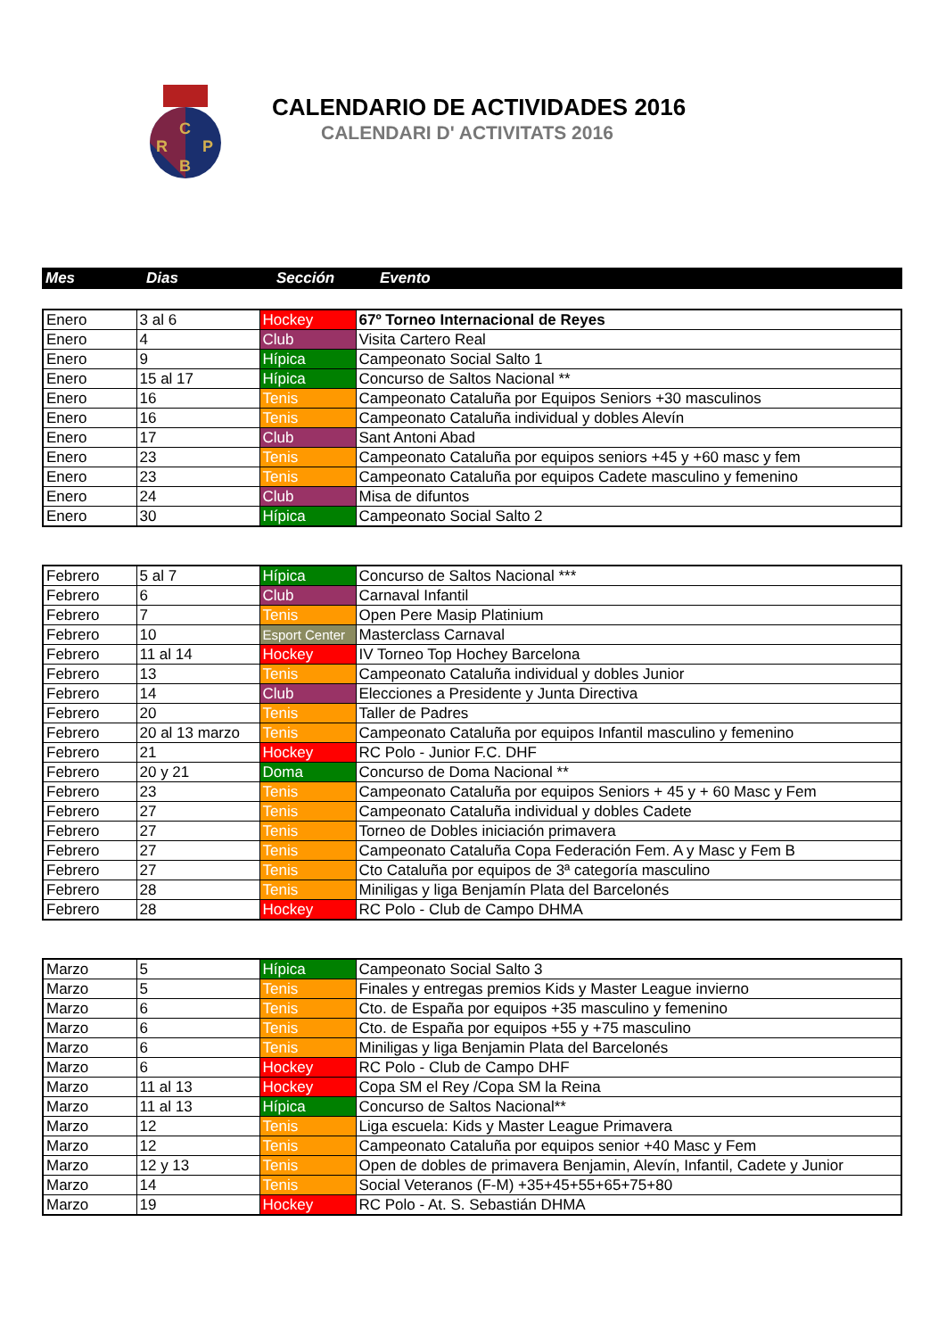C
R
P
B
CALENDARIO DE ACTIVIDADES 2016
CALENDARI D' ACTIVITATS 2016
| Mes | Dias | Sección | Evento |
| --- | --- | --- | --- |
| Enero | 3 al 6 | Hockey | 67º Torneo Internacional de Reyes |
| Enero | 4 | Club | Visita Cartero Real |
| Enero | 9 | Hípica | Campeonato Social Salto 1 |
| Enero | 15 al 17 | Hípica | Concurso de Saltos Nacional ** |
| Enero | 16 | Tenis | Campeonato Cataluña por Equipos Seniors +30 masculinos |
| Enero | 16 | Tenis | Campeonato Cataluña individual y dobles Alevín |
| Enero | 17 | Club | Sant Antoni Abad |
| Enero | 23 | Tenis | Campeonato Cataluña por equipos seniors +45 y +60 masc y fem |
| Enero | 23 | Tenis | Campeonato Cataluña por equipos Cadete masculino y femenino |
| Enero | 24 | Club | Misa de difuntos |
| Enero | 30 | Hípica | Campeonato Social Salto 2 |
| Febrero | 5 al 7 | Hípica | Concurso de Saltos Nacional *** |
| Febrero | 6 | Club | Carnaval Infantil |
| Febrero | 7 | Tenis | Open Pere Masip Platinium |
| Febrero | 10 | Esport Center | Masterclass Carnaval |
| Febrero | 11 al 14 | Hockey | IV Torneo Top Hochey Barcelona |
| Febrero | 13 | Tenis | Campeonato Cataluña individual y dobles Junior |
| Febrero | 14 | Club | Elecciones a Presidente y Junta Directiva |
| Febrero | 20 | Tenis | Taller de Padres |
| Febrero | 20 al 13 marzo | Tenis | Campeonato Cataluña por equipos Infantil masculino y femenino |
| Febrero | 21 | Hockey | RC Polo - Junior F.C. DHF |
| Febrero | 20 y 21 | Doma | Concurso de Doma Nacional ** |
| Febrero | 23 | Tenis | Campeonato Cataluña por equipos Seniors + 45 y + 60 Masc y Fem |
| Febrero | 27 | Tenis | Campeonato Cataluña individual y dobles Cadete |
| Febrero | 27 | Tenis | Torneo de Dobles iniciación primavera |
| Febrero | 27 | Tenis | Campeonato Cataluña Copa Federación Fem. A y Masc y Fem B |
| Febrero | 27 | Tenis | Cto Cataluña por equipos de 3ª categoría masculino |
| Febrero | 28 | Tenis | Miniligas y liga Benjamín Plata del Barcelonés |
| Febrero | 28 | Hockey | RC Polo - Club de Campo DHMA |
| Marzo | 5 | Hípica | Campeonato Social Salto 3 |
| Marzo | 5 | Tenis | Finales y entregas premios Kids y Master League invierno |
| Marzo | 6 | Tenis | Cto. de España por equipos +35 masculino y femenino |
| Marzo | 6 | Tenis | Cto. de España por equipos +55 y +75 masculino |
| Marzo | 6 | Tenis | Miniligas y liga Benjamin Plata del Barcelonés |
| Marzo | 6 | Hockey | RC Polo - Club de Campo DHF |
| Marzo | 11 al 13 | Hockey | Copa SM el Rey /Copa SM la Reina |
| Marzo | 11 al 13 | Hípica | Concurso de Saltos Nacional** |
| Marzo | 12 | Tenis | Liga escuela: Kids y Master League Primavera |
| Marzo | 12 | Tenis | Campeonato Cataluña por equipos senior +40 Masc y Fem |
| Marzo | 12 y 13 | Tenis | Open de dobles de primavera Benjamin, Alevín, Infantil, Cadete y Junior |
| Marzo | 14 | Tenis | Social Veteranos (F-M) +35+45+55+65+75+80 |
| Marzo | 19 | Hockey | RC Polo - At. S. Sebastián DHMA |